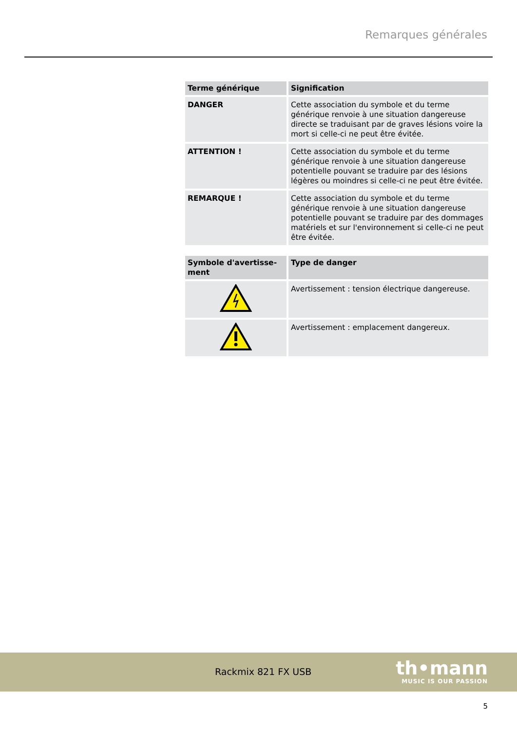Remarques générales
| Terme générique | Signification |
| --- | --- |
| DANGER | Cette association du symbole et du terme générique renvoie à une situation dangereuse directe se tradui­sant par de graves lésions voire la mort si celle-ci ne peut être évitée. |
| ATTENTION ! | Cette association du symbole et du terme générique renvoie à une situation dangereuse potentielle pou­vant se traduire par des lésions légères ou moindres si celle-ci ne peut être évitée. |
| REMARQUE ! | Cette association du symbole et du terme générique renvoie à une situation dangereuse potentielle pou­vant se traduire par des dommages matériels et sur l'environnement si celle-ci ne peut être évitée. |
| Symbole d'avertisse­ment | Type de danger |
| --- | --- |
| | Avertissement : tension électrique dangereuse. |
| | Avertissement : emplacement dangereux. |
Rackmix 821 FX USB
th•mann
MUSIC IS OUR PASSION
5